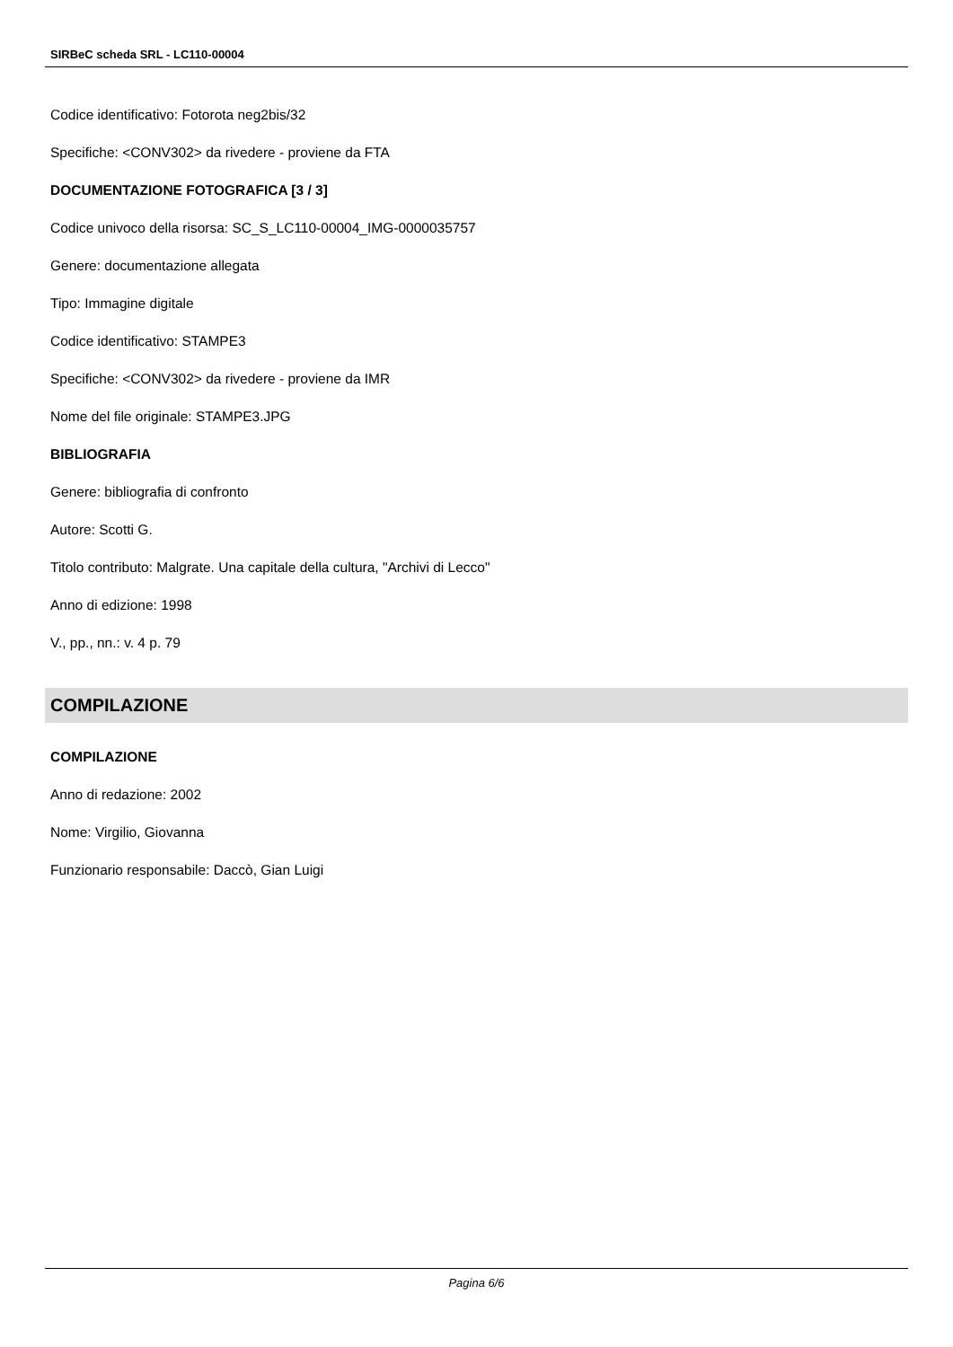SIRBeC scheda SRL - LC110-00004
Codice identificativo: Fotorota neg2bis/32
Specifiche: <CONV302> da rivedere - proviene da FTA
DOCUMENTAZIONE FOTOGRAFICA [3 / 3]
Codice univoco della risorsa: SC_S_LC110-00004_IMG-0000035757
Genere: documentazione allegata
Tipo: Immagine digitale
Codice identificativo: STAMPE3
Specifiche: <CONV302> da rivedere - proviene da IMR
Nome del file originale: STAMPE3.JPG
BIBLIOGRAFIA
Genere: bibliografia di confronto
Autore: Scotti G.
Titolo contributo: Malgrate. Una capitale della cultura, "Archivi di Lecco"
Anno di edizione: 1998
V., pp., nn.: v. 4 p. 79
COMPILAZIONE
COMPILAZIONE
Anno di redazione: 2002
Nome: Virgilio, Giovanna
Funzionario responsabile: Daccò, Gian Luigi
Pagina 6/6